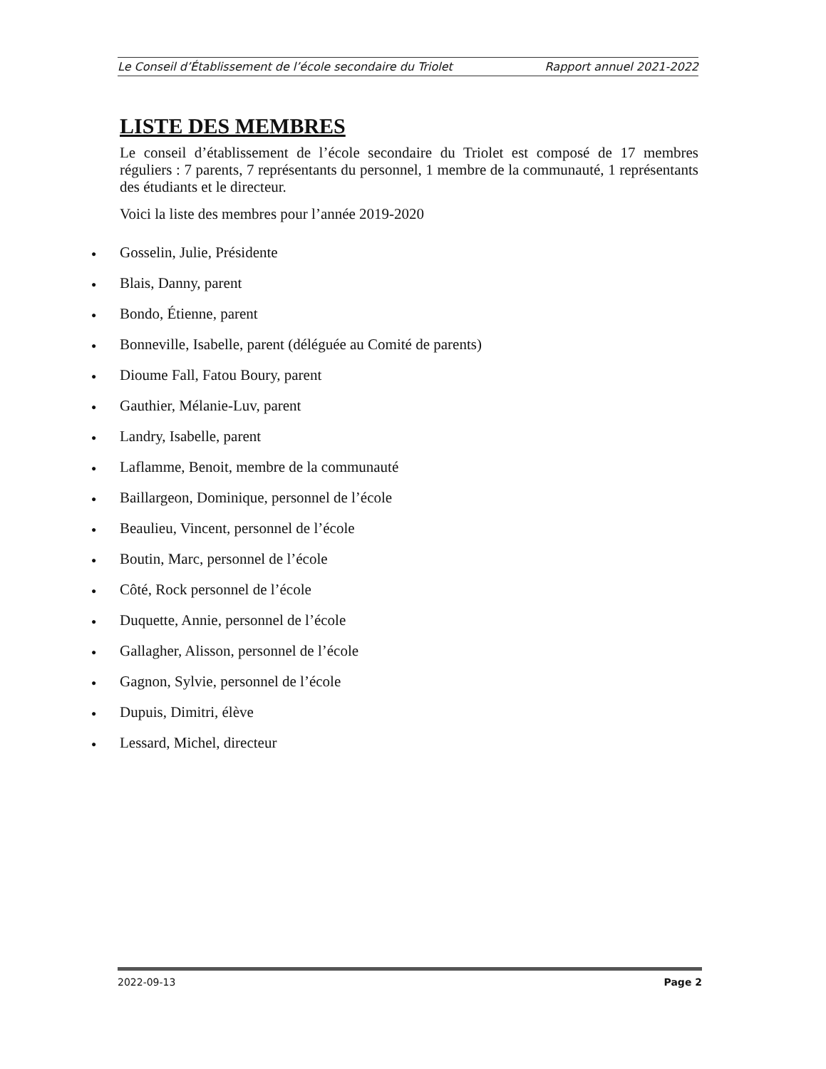Le Conseil d’Établissement de l’école secondaire du Triolet Rapport annuel 2021-2022
LISTE DES MEMBRES
Le conseil d’établissement de l’école secondaire du Triolet est composé de 17 membres réguliers : 7 parents, 7 représentants du personnel, 1 membre de la communauté, 1 représentants des étudiants et le directeur.
Voici la liste des membres pour l’année 2019-2020
● Gosselin, Julie, Présidente
● Blais, Danny, parent
● Bondo, Étienne, parent
● Bonneville, Isabelle, parent (déléguée au Comité de parents)
● Dioume Fall, Fatou Boury, parent
● Gauthier, Mélanie-Luv, parent
● Landry, Isabelle, parent
● Laflamme, Benoit, membre de la communauté
● Baillargeon, Dominique, personnel de l’école
● Beaulieu, Vincent, personnel de l’école
● Boutin, Marc, personnel de l’école
● Côté, Rock personnel de l’école
● Duquette, Annie, personnel de l’école
● Gallagher, Alisson, personnel de l’école
● Gagnon, Sylvie, personnel de l’école
● Dupuis, Dimitri, élève
● Lessard, Michel, directeur
2022-09-13 Page 2